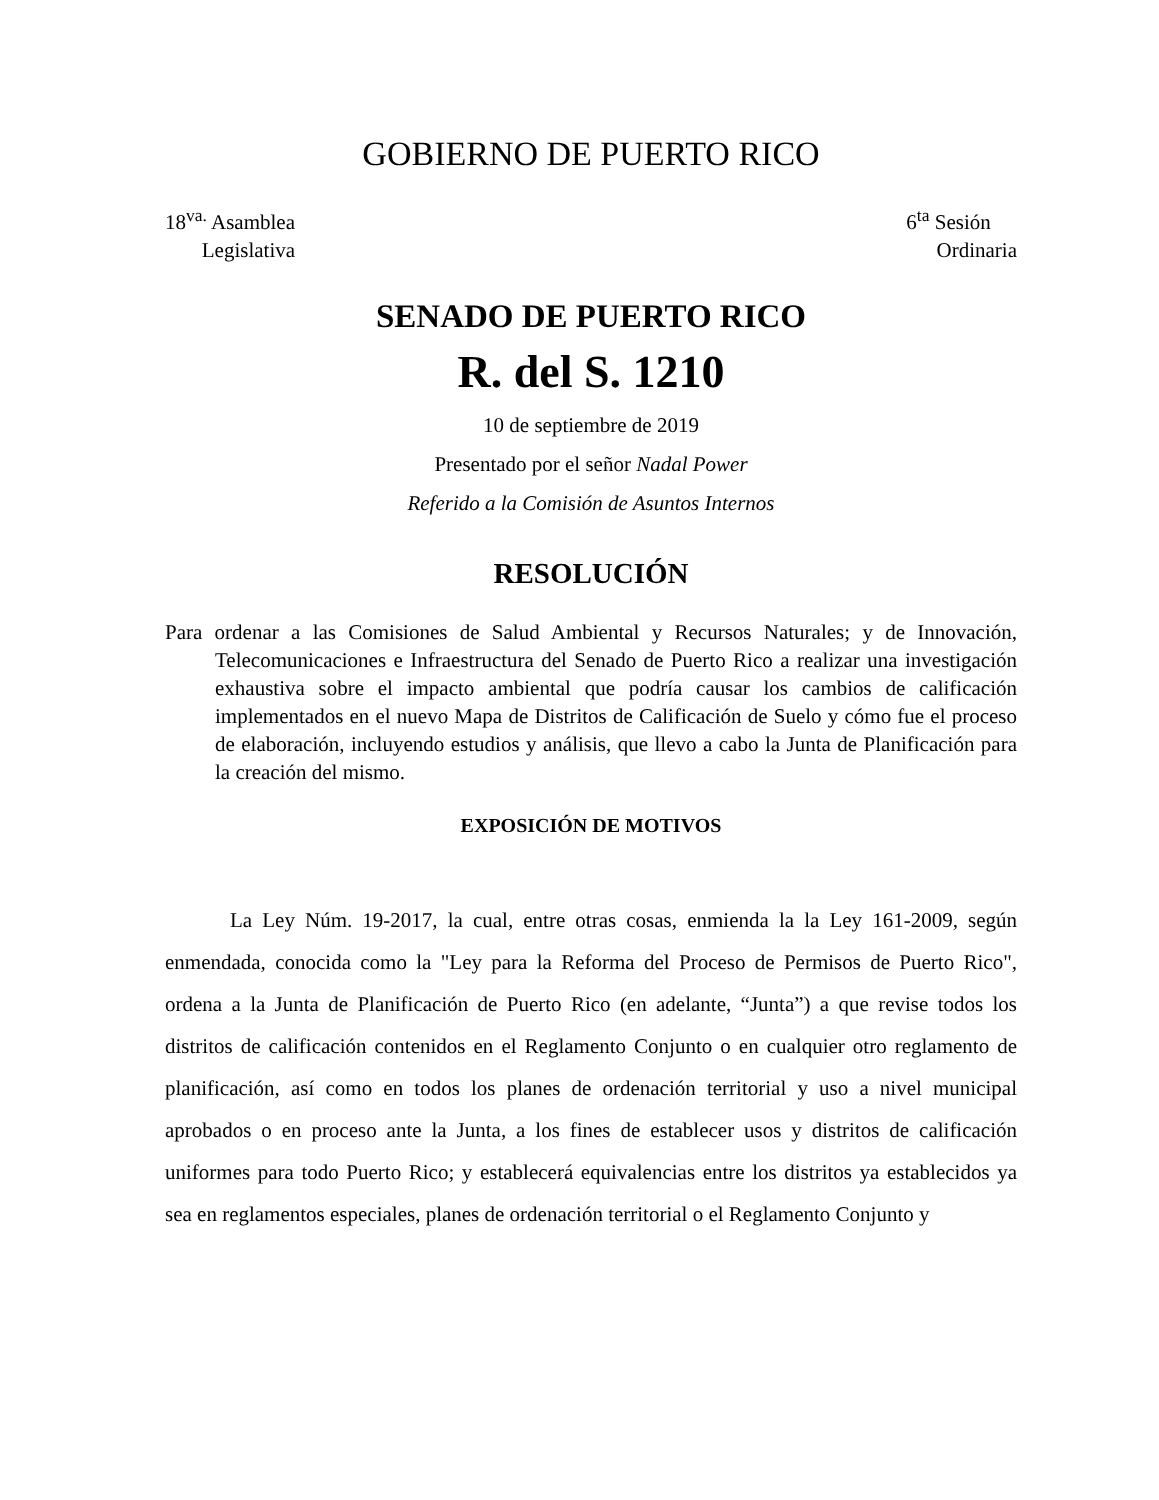GOBIERNO DE PUERTO RICO
18<sup>va.</sup> Asamblea
Legislativa
6<sup>ta</sup> Sesión
Ordinaria
SENADO DE PUERTO RICO
R. del S. 1210
10 de septiembre de 2019
Presentado por el señor Nadal Power
Referido a la Comisión de Asuntos Internos
RESOLUCIÓN
Para ordenar a las Comisiones de Salud Ambiental y Recursos Naturales; y de Innovación, Telecomunicaciones e Infraestructura del Senado de Puerto Rico a realizar una investigación exhaustiva sobre el impacto ambiental que podría causar los cambios de calificación implementados en el nuevo Mapa de Distritos de Calificación de Suelo y cómo fue el proceso de elaboración, incluyendo estudios y análisis, que llevo a cabo la Junta de Planificación para la creación del mismo.
EXPOSICIÓN DE MOTIVOS
La Ley Núm. 19-2017, la cual, entre otras cosas, enmienda la la Ley 161-2009, según enmendada, conocida como la "Ley para la Reforma del Proceso de Permisos de Puerto Rico", ordena a la Junta de Planificación de Puerto Rico (en adelante, “Junta”) a que revise todos los distritos de calificación contenidos en el Reglamento Conjunto o en cualquier otro reglamento de planificación, así como en todos los planes de ordenación territorial y uso a nivel municipal aprobados o en proceso ante la Junta, a los fines de establecer usos y distritos de calificación uniformes para todo Puerto Rico; y establecerá equivalencias entre los distritos ya establecidos ya sea en reglamentos especiales, planes de ordenación territorial o el Reglamento Conjunto y